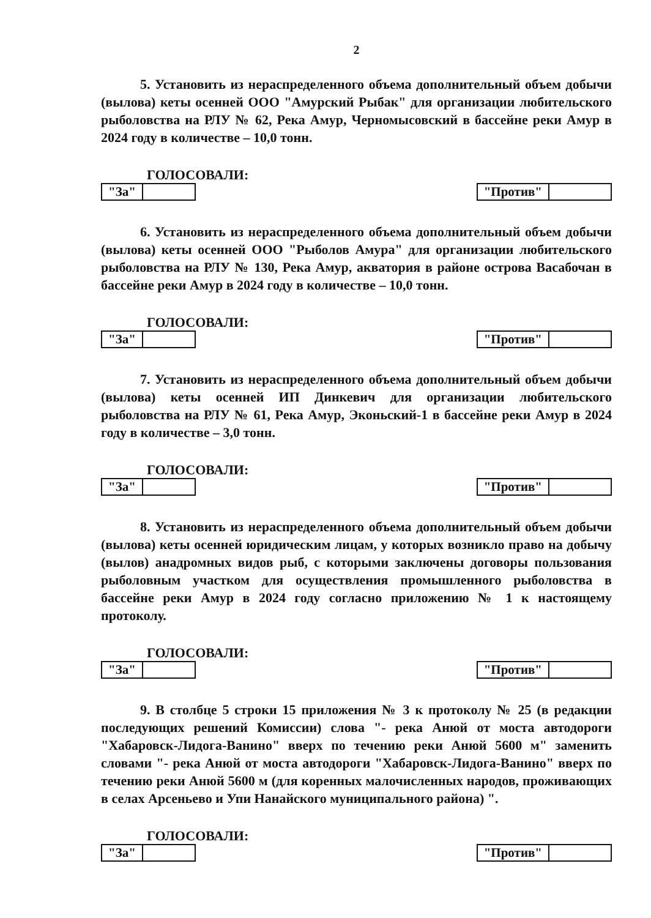2
5. Установить из нераспределенного объема дополнительный объем добычи (вылова) кеты осенней ООО "Амурский Рыбак" для организации любительского рыболовства на РЛУ № 62, Река Амур, Черномысовский в бассейне реки Амур в 2024 году в количестве – 10,0 тонн.
ГОЛОСОВАЛИ:
| "За" | |
| "Против" | |
6. Установить из нераспределенного объема дополнительный объем добычи (вылова) кеты осенней ООО "Рыболов Амура" для организации любительского рыболовства на РЛУ № 130, Река Амур, акватория в районе острова Васабочан в бассейне реки Амур в 2024 году в количестве – 10,0 тонн.
ГОЛОСОВАЛИ:
| "За" | |
| "Против" | |
7. Установить из нераспределенного объема дополнительный объем добычи (вылова) кеты осенней ИП Динкевич для организации любительского рыболовства на РЛУ № 61, Река Амур, Эконьский-1 в бассейне реки Амур в 2024 году в количестве – 3,0 тонн.
ГОЛОСОВАЛИ:
| "За" | |
| "Против" | |
8. Установить из нераспределенного объема дополнительный объем добычи (вылова) кеты осенней юридическим лицам, у которых возникло право на добычу (вылов) анадромных видов рыб, с которыми заключены договоры пользования рыболовным участком для осуществления промышленного рыболовства в бассейне реки Амур в 2024 году согласно приложению № 1 к настоящему протоколу.
ГОЛОСОВАЛИ:
| "За" | |
| "Против" | |
9. В столбце 5 строки 15 приложения № 3 к протоколу № 25 (в редакции последующих решений Комиссии) слова "- река Анюй от моста автодороги "Хабаровск-Лидога-Ванино" вверх по течению реки Анюй 5600 м" заменить словами "- река Анюй от моста автодороги "Хабаровск-Лидога-Ванино" вверх по течению реки Анюй 5600 м (для коренных малочисленных народов, проживающих в селах Арсеньево и Упи Нанайского муниципального района) ".
ГОЛОСОВАЛИ:
| "За" | |
| "Против" | |